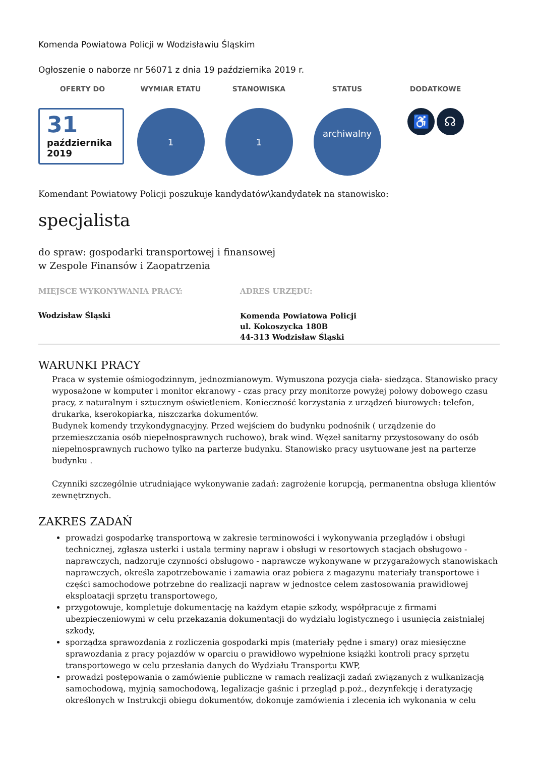Komenda Powiatowa Policji w Wodzisławiu Śląskim
Ogłoszenie o naborze nr 56071 z dnia 19 października 2019 r.
OFERTY DO
31
października
2019
WYMIAR ETATU
1
STANOWISKA
1
STATUS
archiwalny
DODATKOWE
♿ ☊
Komendant Powiatowy Policji poszukuje kandydatów\kandydatek na stanowisko:
specjalista
do spraw: gospodarki transportowej i finansowej
w Zespole Finansów i Zaopatrzenia
MIEJSCE WYKONYWANIA PRACY:
Wodzisław Śląski
ADRES URZĘDU:
Komenda Powiatowa Policji
ul. Kokoszycka 180B
44-313 Wodzisław Śląski
WARUNKI PRACY
Praca w systemie ośmiogodzinnym, jednozmianowym. Wymuszona pozycja ciała- siedząca. Stanowisko pracy wyposażone w komputer i monitor ekranowy - czas pracy przy monitorze powyżej połowy dobowego czasu pracy, z naturalnym i sztucznym oświetleniem. Konieczność korzystania z urządzeń biurowych: telefon, drukarka, kserokopiarka, niszczarka dokumentów.
Budynek komendy trzykondygnacyjny. Przed wejściem do budynku podnośnik ( urządzenie do przemieszczania osób niepełnosprawnych ruchowo), brak wind. Węzeł sanitarny przystosowany do osób niepełnosprawnych ruchowo tylko na parterze budynku. Stanowisko pracy usytuowane jest na parterze budynku .
Czynniki szczególnie utrudniające wykonywanie zadań: zagrożenie korupcją, permanentna obsługa klientów zewnętrznych.
ZAKRES ZADAŃ
prowadzi gospodarkę transportową w zakresie terminowości i wykonywania przeglądów i obsługi technicznej, zgłasza usterki i ustala terminy napraw i obsługi w resortowych stacjach obsługowo - naprawczych, nadzoruje czynności obsługowo - naprawcze wykonywane w przygarażowych stanowiskach naprawczych, określa zapotrzebowanie i zamawia oraz pobiera z magazynu materiały transportowe i części samochodowe potrzebne do realizacji napraw w jednostce celem zastosowania prawidłowej eksploatacji sprzętu transportowego,
przygotowuje, kompletuje dokumentację na każdym etapie szkody, współpracuje z firmami ubezpieczeniowymi w celu przekazania dokumentacji do wydziału logistycznego i usunięcia zaistniałej szkody,
sporządza sprawozdania z rozliczenia gospodarki mpis (materiały pędne i smary) oraz miesięczne sprawozdania z pracy pojazdów w oparciu o prawidłowo wypełnione książki kontroli pracy sprzętu transportowego w celu przesłania danych do Wydziału Transportu KWP,
prowadzi postępowania o zamówienie publiczne w ramach realizacji zadań związanych z wulkanizacją samochodową, myjnią samochodową, legalizacje gaśnic i przegląd p.poż., dezynfekcję i deratyzację określonych w Instrukcji obiegu dokumentów, dokonuje zamówienia i zlecenia ich wykonania w celu